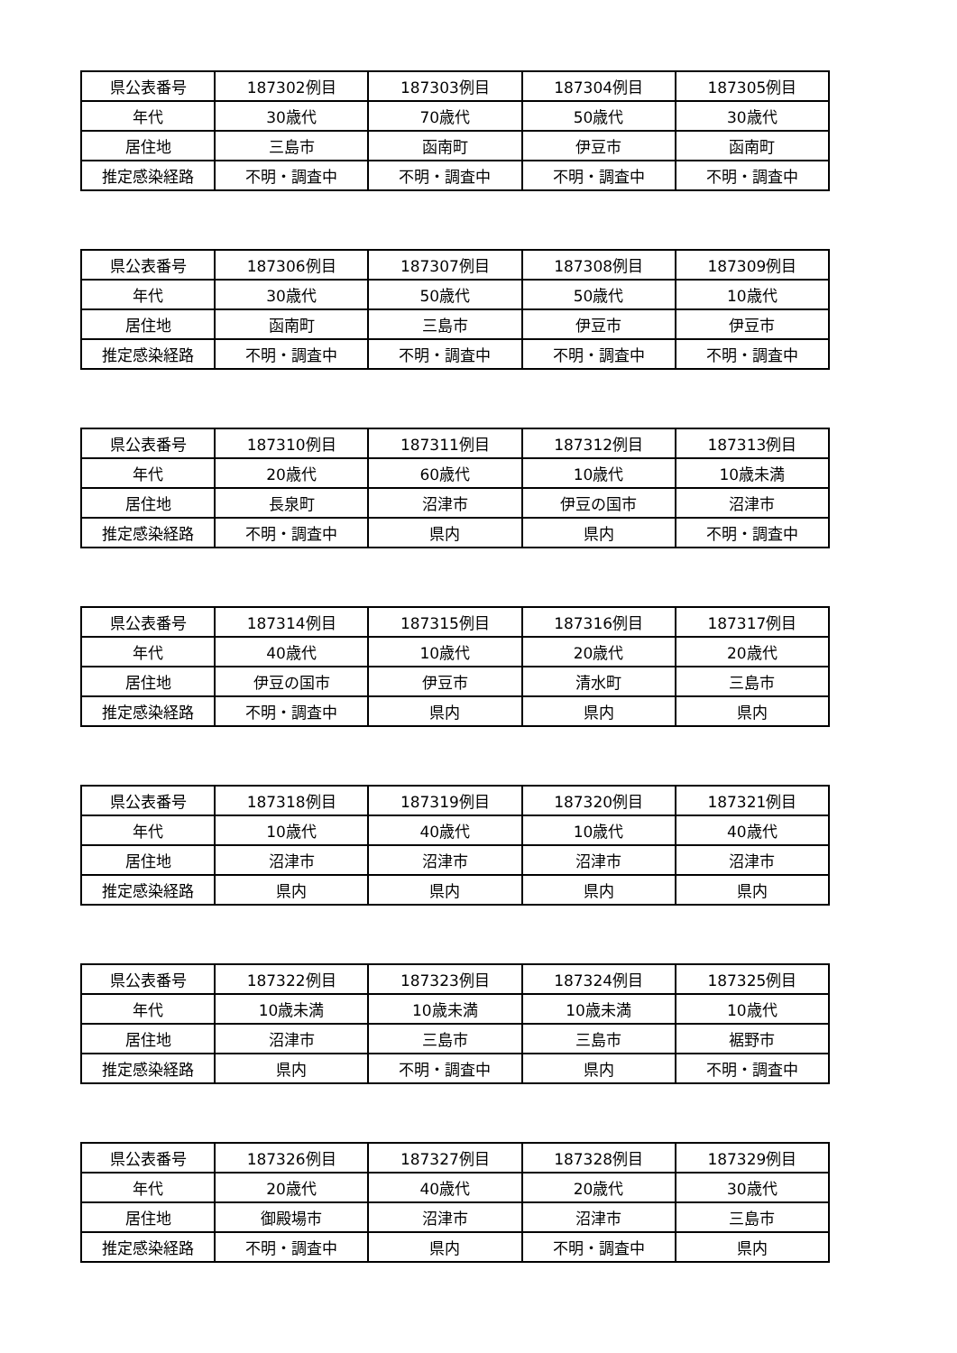| 県公表番号 | 187302例目 | 187303例目 | 187304例目 | 187305例目 |
| 年代 | 30歳代 | 70歳代 | 50歳代 | 30歳代 |
| 居住地 | 三島市 | 函南町 | 伊豆市 | 函南町 |
| 推定感染経路 | 不明・調査中 | 不明・調査中 | 不明・調査中 | 不明・調査中 |
| 県公表番号 | 187306例目 | 187307例目 | 187308例目 | 187309例目 |
| 年代 | 30歳代 | 50歳代 | 50歳代 | 10歳代 |
| 居住地 | 函南町 | 三島市 | 伊豆市 | 伊豆市 |
| 推定感染経路 | 不明・調査中 | 不明・調査中 | 不明・調査中 | 不明・調査中 |
| 県公表番号 | 187310例目 | 187311例目 | 187312例目 | 187313例目 |
| 年代 | 20歳代 | 60歳代 | 10歳代 | 10歳未満 |
| 居住地 | 長泉町 | 沼津市 | 伊豆の国市 | 沼津市 |
| 推定感染経路 | 不明・調査中 | 県内 | 県内 | 不明・調査中 |
| 県公表番号 | 187314例目 | 187315例目 | 187316例目 | 187317例目 |
| 年代 | 40歳代 | 10歳代 | 20歳代 | 20歳代 |
| 居住地 | 伊豆の国市 | 伊豆市 | 清水町 | 三島市 |
| 推定感染経路 | 不明・調査中 | 県内 | 県内 | 県内 |
| 県公表番号 | 187318例目 | 187319例目 | 187320例目 | 187321例目 |
| 年代 | 10歳代 | 40歳代 | 10歳代 | 40歳代 |
| 居住地 | 沼津市 | 沼津市 | 沼津市 | 沼津市 |
| 推定感染経路 | 県内 | 県内 | 県内 | 県内 |
| 県公表番号 | 187322例目 | 187323例目 | 187324例目 | 187325例目 |
| 年代 | 10歳未満 | 10歳未満 | 10歳未満 | 10歳代 |
| 居住地 | 沼津市 | 三島市 | 三島市 | 裾野市 |
| 推定感染経路 | 県内 | 不明・調査中 | 県内 | 不明・調査中 |
| 県公表番号 | 187326例目 | 187327例目 | 187328例目 | 187329例目 |
| 年代 | 20歳代 | 40歳代 | 20歳代 | 30歳代 |
| 居住地 | 御殿場市 | 沼津市 | 沼津市 | 三島市 |
| 推定感染経路 | 不明・調査中 | 県内 | 不明・調査中 | 県内 |